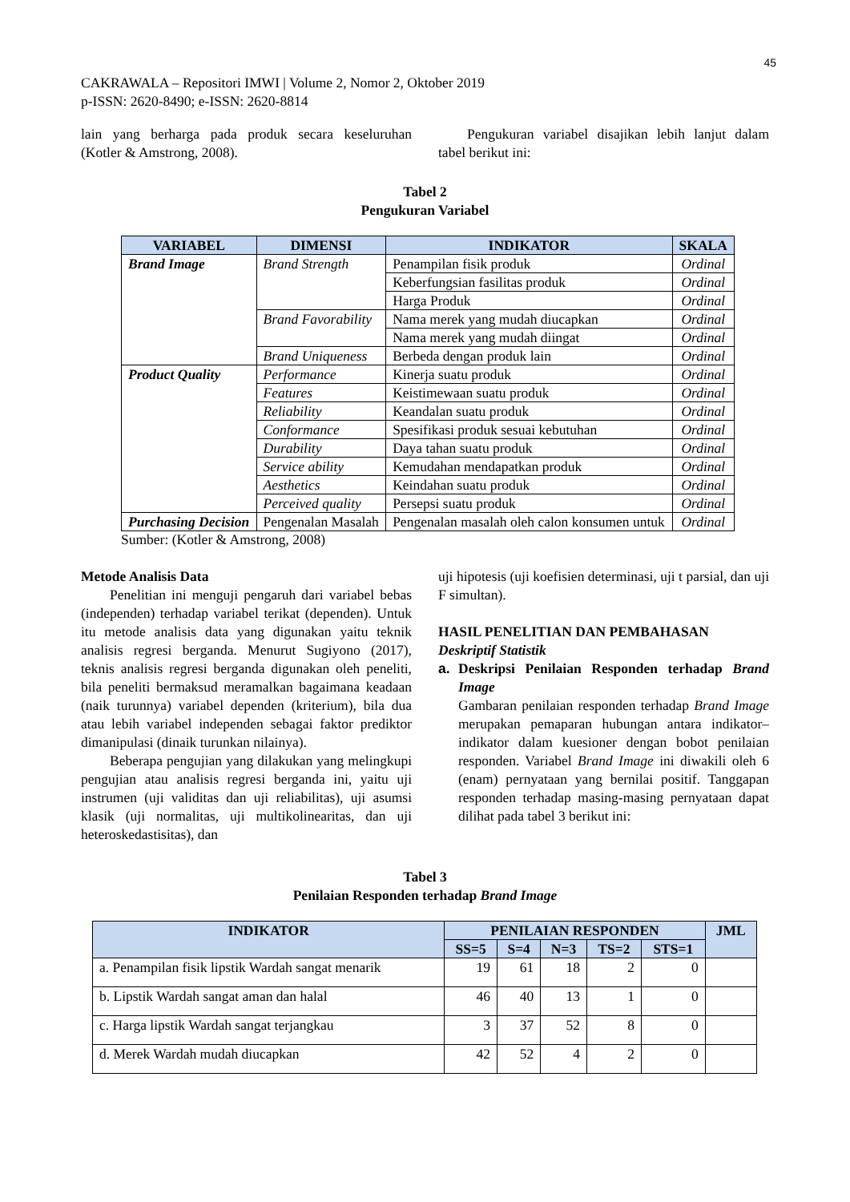45
CAKRAWALA – Repositori IMWI | Volume 2, Nomor 2, Oktober 2019
p-ISSN: 2620-8490; e-ISSN: 2620-8814
lain yang berharga pada produk secara keseluruhan (Kotler & Amstrong, 2008).
Pengukuran variabel disajikan lebih lanjut dalam tabel berikut ini:
Tabel 2
Pengukuran Variabel
| VARIABEL | DIMENSI | INDIKATOR | SKALA |
| --- | --- | --- | --- |
| Brand Image | Brand Strength | Penampilan fisik produk | Ordinal |
| | | Keberfungsian fasilitas produk | Ordinal |
| | | Harga Produk | Ordinal |
| | Brand Favorability | Nama merek yang mudah diucapkan | Ordinal |
| | | Nama merek yang mudah diingat | Ordinal |
| | Brand Uniqueness | Berbeda dengan produk lain | Ordinal |
| Product Quality | Performance | Kinerja suatu produk | Ordinal |
| | Features | Keistimewaan suatu produk | Ordinal |
| | Reliability | Keandalan suatu produk | Ordinal |
| | Conformance | Spesifikasi produk sesuai kebutuhan | Ordinal |
| | Durability | Daya tahan suatu produk | Ordinal |
| | Service ability | Kemudahan mendapatkan produk | Ordinal |
| | Aesthetics | Keindahan suatu produk | Ordinal |
| | Perceived quality | Persepsi suatu produk | Ordinal |
| Purchasing Decision | Pengenalan Masalah | Pengenalan masalah oleh calon konsumen untuk | Ordinal |
Sumber: (Kotler & Amstrong, 2008)
Metode Analisis Data
Penelitian ini menguji pengaruh dari variabel bebas (independen) terhadap variabel terikat (dependen). Untuk itu metode analisis data yang digunakan yaitu teknik analisis regresi berganda. Menurut Sugiyono (2017), teknis analisis regresi berganda digunakan oleh peneliti, bila peneliti bermaksud meramalkan bagaimana keadaan (naik turunnya) variabel dependen (kriterium), bila dua atau lebih variabel independen sebagai faktor prediktor dimanipulasi (dinaik turunkan nilainya).
Beberapa pengujian yang dilakukan yang melingkupi pengujian atau analisis regresi berganda ini, yaitu uji instrumen (uji validitas dan uji reliabilitas), uji asumsi klasik (uji normalitas, uji multikolinearitas, dan uji heteroskedastisitas), dan
uji hipotesis (uji koefisien determinasi, uji t parsial, dan uji F simultan).
HASIL PENELITIAN DAN PEMBAHASAN
Deskriptif Statistik
a. Deskripsi Penilaian Responden terhadap Brand Image
Gambaran penilaian responden terhadap Brand Image merupakan pemaparan hubungan antara indikator–indikator dalam kuesioner dengan bobot penilaian responden. Variabel Brand Image ini diwakili oleh 6 (enam) pernyataan yang bernilai positif. Tanggapan responden terhadap masing-masing pernyataan dapat dilihat pada tabel 3 berikut ini:
Tabel 3
Penilaian Responden terhadap Brand Image
| INDIKATOR | PENILAIAN RESPONDEN | | | | | JML |
| --- | --- | --- | --- | --- | --- | --- |
| | SS=5 | S=4 | N=3 | TS=2 | STS=1 | |
| a. Penampilan fisik lipstik Wardah sangat menarik | 19 | 61 | 18 | 2 | 0 | |
| b. Lipstik Wardah sangat aman dan halal | 46 | 40 | 13 | 1 | 0 | |
| c. Harga lipstik Wardah sangat terjangkau | 3 | 37 | 52 | 8 | 0 | |
| d. Merek Wardah mudah diucapkan | 42 | 52 | 4 | 2 | 0 | |